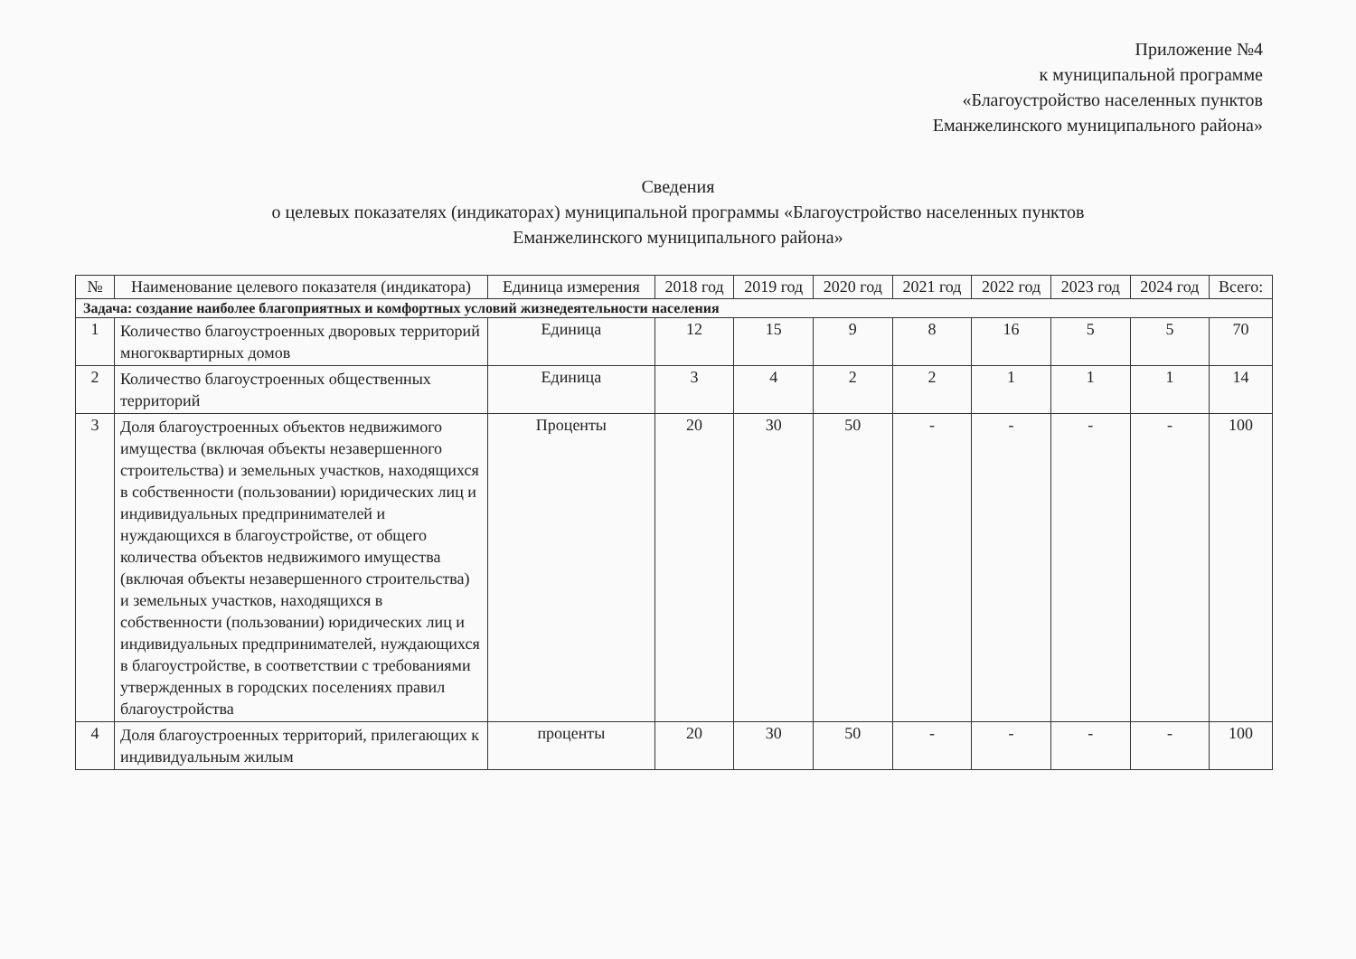Приложение №4
к муниципальной программе
«Благоустройство населенных пунктов
Еманжелинского муниципального района»
Сведения
о целевых показателях (индикаторах) муниципальной программы «Благоустройство населенных пунктов
Еманжелинского муниципального района»
| № | Наименование целевого показателя (индикатора) | Единица измерения | 2018 год | 2019 год | 2020 год | 2021 год | 2022 год | 2023 год | 2024 год | Всего: |
| --- | --- | --- | --- | --- | --- | --- | --- | --- | --- | --- |
| Задача: создание наиболее благоприятных и комфортных условий жизнедеятельности населения | | | | | | | | | | |
| 1 | Количество благоустроенных дворовых территорий многоквартирных домов | Единица | 12 | 15 | 9 | 8 | 16 | 5 | 5 | 70 |
| 2 | Количество благоустроенных общественных территорий | Единица | 3 | 4 | 2 | 2 | 1 | 1 | 1 | 14 |
| 3 | Доля благоустроенных объектов недвижимого имущества (включая объекты незавершенного строительства) и земельных участков, находящихся в собственности (пользовании) юридических лиц и индивидуальных предпринимателей и нуждающихся в благоустройстве, от общего количества объектов недвижимого имущества (включая объекты незавершенного строительства) и земельных участков, находящихся в собственности (пользовании) юридических лиц и индивидуальных предпринимателей, нуждающихся в благоустройстве, в соответствии с требованиями утвержденных в городских поселениях правил благоустройства | Проценты | 20 | 30 | 50 | - | - | - | - | 100 |
| 4 | Доля благоустроенных территорий, прилегающих к индивидуальным жилым | проценты | 20 | 30 | 50 | - | - | - | - | 100 |